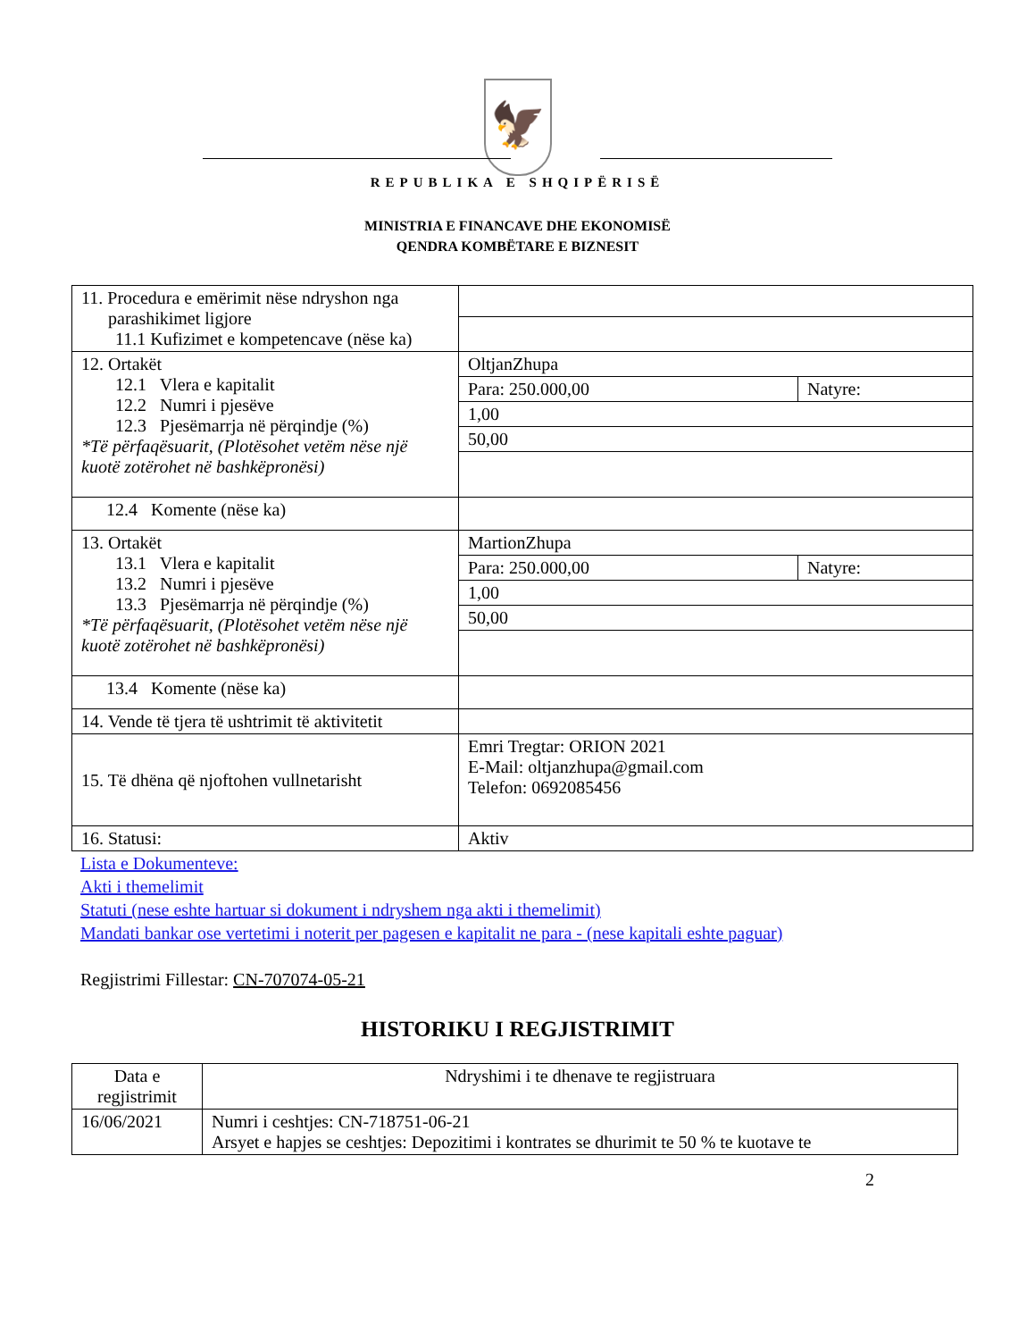🦅
REPUBLIKA E SHQIPËRISË
MINISTRIA E FINANCAVE DHE EKONOMISË
QENDRA KOMBËTARE E BIZNESIT
| 11. Procedura e emërimit nëse ndryshon nga parashikimet ligjore 11.1 Kufizimet e kompetencave (nëse ka) | | |
| 12. Ortakët 12.1 Vlera e kapitalit 12.2 Numri i pjesëve 12.3 Pjesëmarrja në përqindje (%) *Të përfaqësuarit, (Plotësohet vetëm nëse një kuotë zotërohet në bashkëpronësi) | OltjanZhupa | |
| | Para: 250.000,00 | Natyre: |
| | 1,00 | |
| | 50,00 | |
| 12.4 Komente (nëse ka) | | |
| 13. Ortakët 13.1 Vlera e kapitalit 13.2 Numri i pjesëve 13.3 Pjesëmarrja në përqindje (%) *Të përfaqësuarit, (Plotësohet vetëm nëse një kuotë zotërohet në bashkëpronësi) | MartionZhupa | |
| | Para: 250.000,00 | Natyre: |
| | 1,00 | |
| | 50,00 | |
| 13.4 Komente (nëse ka) | | |
| 14. Vende të tjera të ushtrimit të aktivitetit | | |
| 15. Të dhëna që njoftohen vullnetarisht | Emri Tregtar: ORION 2021 E-Mail: oltjanzhupa@gmail.com Telefon: 0692085456 | |
| 16. Statusi: | Aktiv | |
Lista e Dokumenteve:
Akti i themelimit
Statuti (nese eshte hartuar si dokument i ndryshem nga akti i themelimit)
Mandati bankar ose vertetimi i noterit per pagesen e kapitalit ne para - (nese kapitali eshte paguar)
Regjistrimi Fillestar: CN-707074-05-21
HISTORIKU I REGJISTRIMIT
| Data e regjistrimit | Ndryshimi i te dhenave te regjistruara |
| --- | --- |
| 16/06/2021 | Numri i ceshtjes: CN-718751-06-21 Arsyet e hapjes se ceshtjes: Depozitimi i kontrates se dhurimit te 50 % te kuotave te |
2